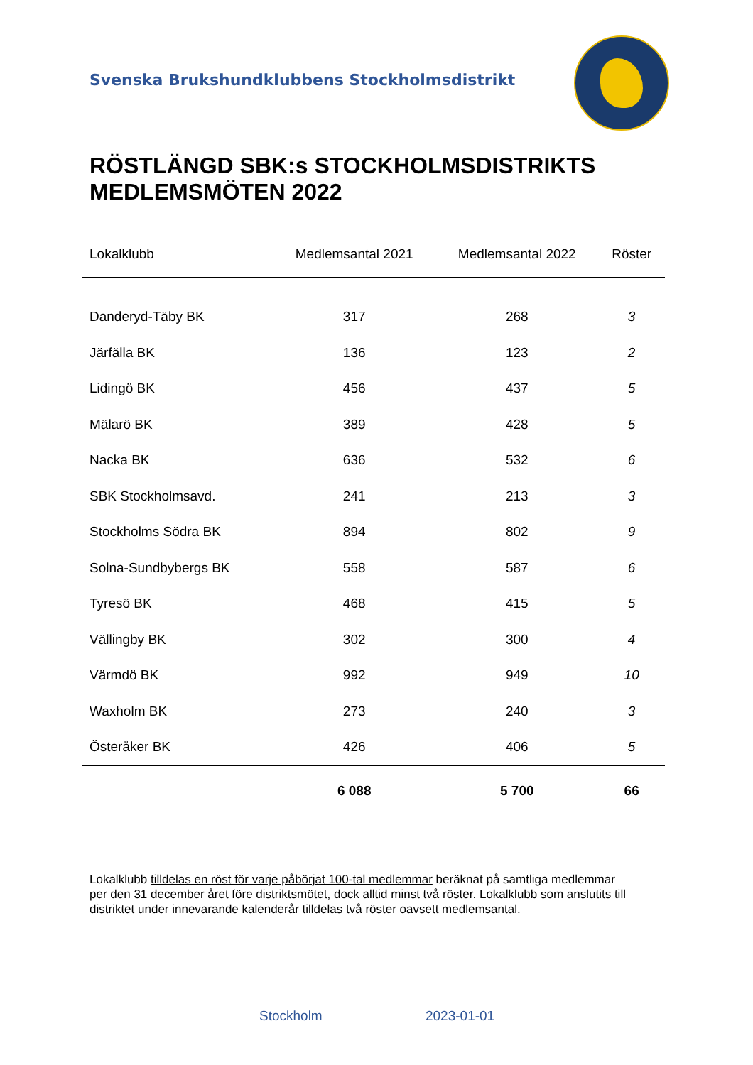Svenska Brukshundklubbens Stockholmsdistrikt
RÖSTLÄNGD SBK:s STOCKHOLMSDISTRIKTS
MEDLEMSMÖTEN 2022
| Lokalklubb | Medlemsantal 2021 | Medlemsantal 2022 | Röster |
| --- | --- | --- | --- |
| Danderyd-Täby BK | 317 | 268 | 3 |
| Järfälla BK | 136 | 123 | 2 |
| Lidingö BK | 456 | 437 | 5 |
| Mälarö BK | 389 | 428 | 5 |
| Nacka BK | 636 | 532 | 6 |
| SBK Stockholmsavd. | 241 | 213 | 3 |
| Stockholms Södra BK | 894 | 802 | 9 |
| Solna-Sundbybergs BK | 558 | 587 | 6 |
| Tyresö BK | 468 | 415 | 5 |
| Vällingby BK | 302 | 300 | 4 |
| Värmdö BK | 992 | 949 | 10 |
| Waxholm BK | 273 | 240 | 3 |
| Österåker BK | 426 | 406 | 5 |
| | 6 088 | 5 700 | 66 |
Lokalklubb tilldelas en röst för varje påbörjat 100-tal medlemmar beräknat på samtliga medlemmar per den 31 december året före distriktsmötet, dock alltid minst två röster. Lokalklubb som anslutits till distriktet under innevarande kalenderår tilldelas två röster oavsett medlemsantal.
Stockholm 2023-01-01